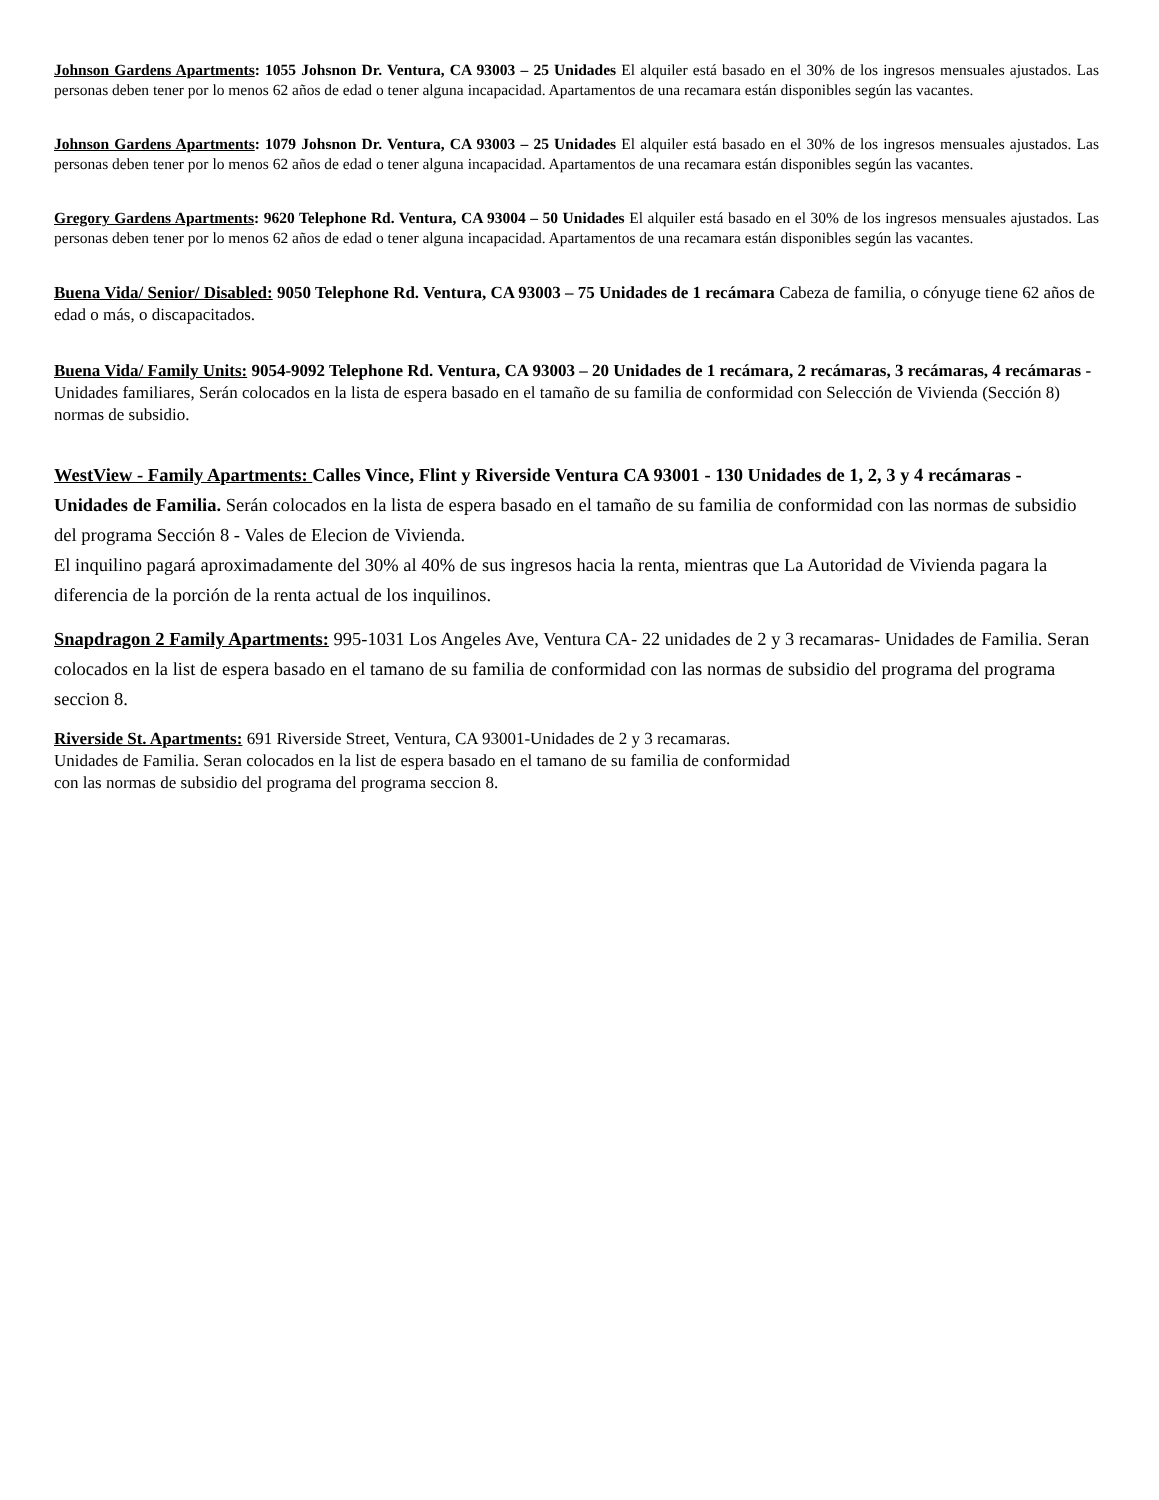Johnson Gardens Apartments: 1055 Johsnon Dr. Ventura, CA 93003 – 25 Unidades El alquiler está basado en el 30% de los ingresos mensuales ajustados. Las personas deben tener por lo menos 62 años de edad o tener alguna incapacidad. Apartamentos de una recamara están disponibles según las vacantes.
Johnson Gardens Apartments: 1079 Johsnon Dr. Ventura, CA 93003 – 25 Unidades El alquiler está basado en el 30% de los ingresos mensuales ajustados. Las personas deben tener por lo menos 62 años de edad o tener alguna incapacidad. Apartamentos de una recamara están disponibles según las vacantes.
Gregory Gardens Apartments: 9620 Telephone Rd. Ventura, CA 93004 – 50 Unidades El alquiler está basado en el 30% de los ingresos mensuales ajustados. Las personas deben tener por lo menos 62 años de edad o tener alguna incapacidad. Apartamentos de una recamara están disponibles según las vacantes.
Buena Vida/ Senior/ Disabled: 9050 Telephone Rd. Ventura, CA 93003 – 75 Unidades de 1 recámara Cabeza de familia, o cónyuge tiene 62 años de edad o más, o discapacitados.
Buena Vida/ Family Units: 9054-9092 Telephone Rd. Ventura, CA 93003 – 20 Unidades de 1 recámara, 2 recámaras, 3 recámaras, 4 recámaras - Unidades familiares, Serán colocados en la lista de espera basado en el tamaño de su familia de conformidad con Selección de Vivienda (Sección 8) normas de subsidio.
WestView - Family Apartments: Calles Vince, Flint y Riverside Ventura CA 93001 - 130 Unidades de 1, 2, 3 y 4 recámaras - Unidades de Familia. Serán colocados en la lista de espera basado en el tamaño de su familia de conformidad con las normas de subsidio del programa Sección 8 - Vales de Elecion de Vivienda.
El inquilino pagará aproximadamente del 30% al 40% de sus ingresos hacia la renta, mientras que La Autoridad de Vivienda pagara la diferencia de la porción de la renta actual de los inquilinos.
Snapdragon 2 Family Apartments: 995-1031 Los Angeles Ave, Ventura CA- 22 unidades de 2 y 3 recamaras- Unidades de Familia. Seran colocados en la list de espera basado en el tamano de su familia de conformidad con las normas de subsidio del programa del programa seccion 8.
Riverside St. Apartments: 691 Riverside Street, Ventura, CA 93001-Unidades de 2 y 3 recamaras.
Unidades de Familia. Seran colocados en la list de espera basado en el tamano de su familia de conformidad
con las normas de subsidio del programa del programa seccion 8.